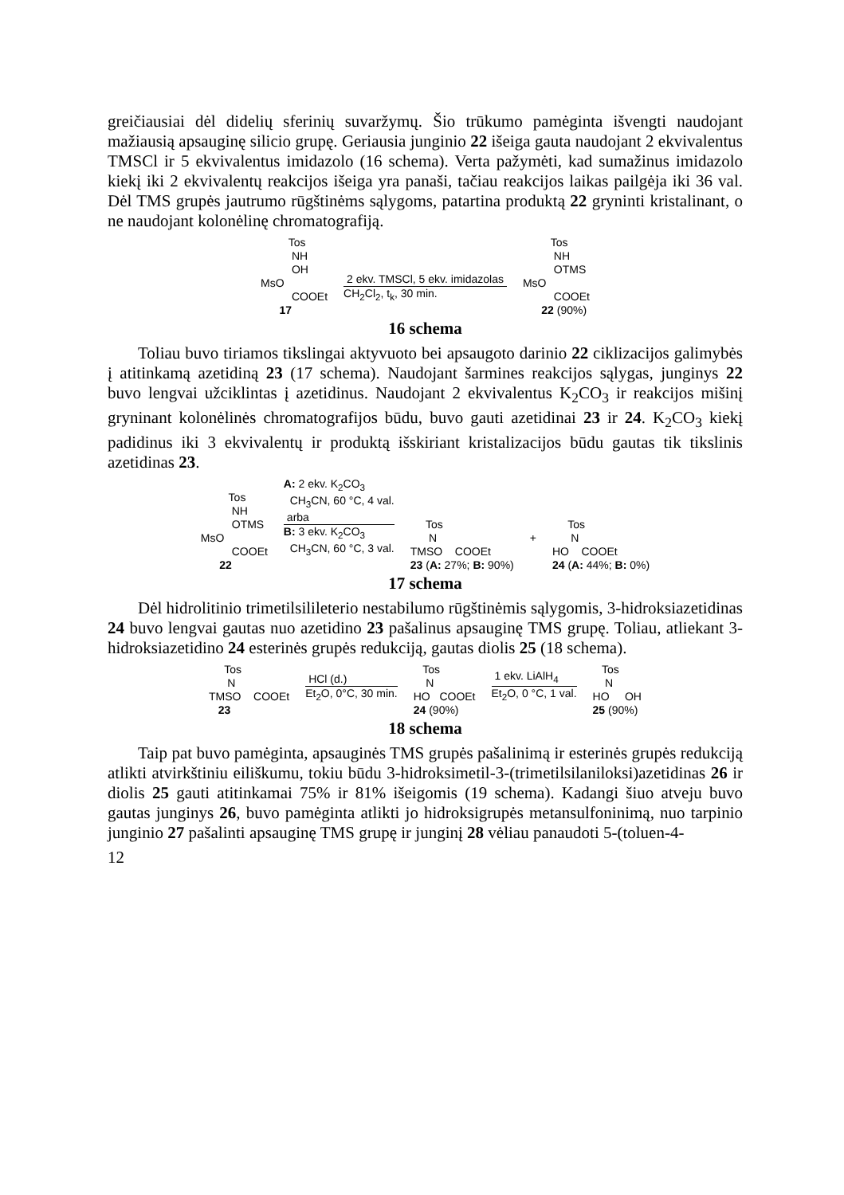greičiausiai dėl didelių sferinių suvaržymų. Šio trūkumo pamėginta išvengti naudojant mažiausią apsauginę silicio grupę. Geriausia junginio 22 išeiga gauta naudojant 2 ekvivalentus TMSCl ir 5 ekvivalentus imidazolo (16 schema). Verta pažymėti, kad sumažinus imidazolo kiekį iki 2 ekvivalentų reakcijos išeiga yra panaši, tačiau reakcijos laikas pailgėja iki 36 val. Dėl TMS grupės jautrumo rūgštinėms sąlygoms, patartina produktą 22 gryninti kristalinant, o ne naudojant kolonėlinę chromatografiją.
Tos NH OH MsO COOEt 17
2 ekv. TMSCl, 5 ekv. imidazolas
CH<sub>2</sub>Cl<sub>2</sub>, t<sub>k</sub>, 30 min.
Tos NH OTMS MsO COOEt 22 (90%)
16 schema
Toliau buvo tiriamos tikslingai aktyvuoto bei apsaugoto darinio 22 ciklizacijos galimybės į atitinkamą azetidiną 23 (17 schema). Naudojant šarmines reakcijos sąlygas, junginys 22 buvo lengvai užciklintas į azetidinus. Naudojant 2 ekvivalentus K<sub>2</sub>CO<sub>3</sub> ir reakcijos mišinį gryninant kolonėlinės chromatografijos būdu, buvo gauti azetidinai 23 ir 24. K<sub>2</sub>CO<sub>3</sub> kiekį padidinus iki 3 ekvivalentų ir produktą išskiriant kristalizacijos būdu gautas tik tikslinis azetidinas 23.
Tos NH OTMS MsO COOEt 22
A: 2 ekv. K<sub>2</sub>CO<sub>3</sub>
CH<sub>3</sub>CN, 60 °C, 4 val.
arba
B: 3 ekv. K<sub>2</sub>CO<sub>3</sub>
CH<sub>3</sub>CN, 60 °C, 3 val.
Tos N TMSO COOEt 23 (A: 27%; B: 90%)
+
Tos N HO COOEt 24 (A: 44%; B: 0%)
17 schema
Dėl hidrolitinio trimetilsilileterio nestabilumo rūgštinėmis sąlygomis, 3-hidroksiazetidinas 24 buvo lengvai gautas nuo azetidino 23 pašalinus apsauginę TMS grupę. Toliau, atliekant 3-hidroksiazetidino 24 esterinės grupės redukciją, gautas diolis 25 (18 schema).
Tos N TMSO COOEt 23
HCl (d.)
Et<sub>2</sub>O, 0°C, 30 min.
Tos N HO COOEt 24 (90%)
1 ekv. LiAlH<sub>4</sub>
Et<sub>2</sub>O, 0 °C, 1 val.
Tos N HO OH 25 (90%)
18 schema
Taip pat buvo pamėginta, apsauginės TMS grupės pašalinimą ir esterinės grupės redukciją atlikti atvirkštiniu eiliškumu, tokiu būdu 3-hidroksimetil-3-(trimetilsilaniloksi)azetidinas 26 ir diolis 25 gauti atitinkamai 75% ir 81% išeigomis (19 schema). Kadangi šiuo atveju buvo gautas junginys 26, buvo pamėginta atlikti jo hidroksigrupės metansulfoninimą, nuo tarpinio junginio 27 pašalinti apsauginę TMS grupę ir junginį 28 vėliau panaudoti 5-(toluen-4-
12